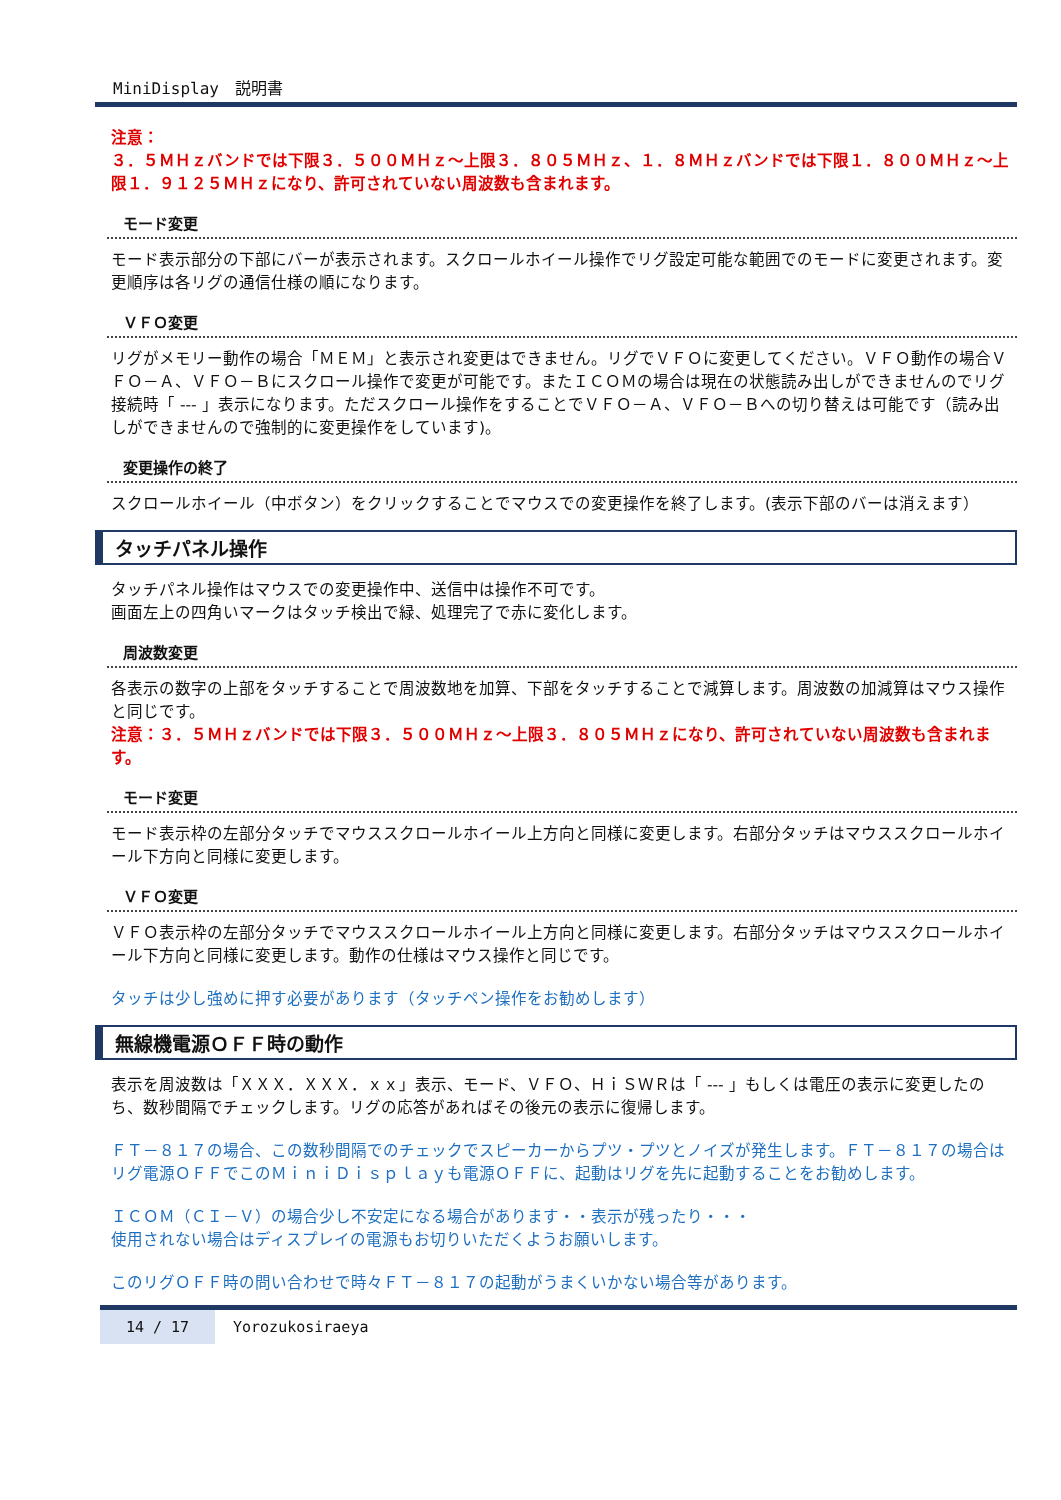MiniDisplay　説明書
注意：
３．５ＭＨｚバンドでは下限３．５００ＭＨｚ～上限３．８０５ＭＨｚ、１．８ＭＨｚバンドでは下限１．８００ＭＨｚ～上限１．９１２５ＭＨｚになり、許可されていない周波数も含まれます。
モード変更
モード表示部分の下部にバーが表示されます。スクロールホイール操作でリグ設定可能な範囲でのモードに変更されます。変更順序は各リグの通信仕様の順になります。
ＶＦＯ変更
リグがメモリー動作の場合「ＭＥＭ」と表示され変更はできません。リグでＶＦＯに変更してください。ＶＦＯ動作の場合ＶＦＯ－Ａ、ＶＦＯ－Ｂにスクロール操作で変更が可能です。またＩＣＯＭの場合は現在の状態読み出しができませんのでリグ接続時「 --- 」表示になります。ただスクロール操作をすることでＶＦＯ－Ａ、ＶＦＯ－Ｂへの切り替えは可能です（読み出しができませんので強制的に変更操作をしています)。
変更操作の終了
スクロールホイール（中ボタン）をクリックすることでマウスでの変更操作を終了します。(表示下部のバーは消えます）
タッチパネル操作
タッチパネル操作はマウスでの変更操作中、送信中は操作不可です。
画面左上の四角いマークはタッチ検出で緑、処理完了で赤に変化します。
周波数変更
各表示の数字の上部をタッチすることで周波数地を加算、下部をタッチすることで減算します。周波数の加減算はマウス操作と同じです。
注意：３．５ＭＨｚバンドでは下限３．５００ＭＨｚ～上限３．８０５ＭＨｚになり、許可されていない周波数も含まれます。
モード変更
モード表示枠の左部分タッチでマウススクロールホイール上方向と同様に変更します。右部分タッチはマウススクロールホイール下方向と同様に変更します。
ＶＦＯ変更
ＶＦＯ表示枠の左部分タッチでマウススクロールホイール上方向と同様に変更します。右部分タッチはマウススクロールホイール下方向と同様に変更します。動作の仕様はマウス操作と同じです。
タッチは少し強めに押す必要があります（タッチペン操作をお勧めします）
無線機電源ＯＦＦ時の動作
表示を周波数は「ＸＸＸ．ＸＸＸ．ｘｘ」表示、モード、ＶＦＯ、ＨｉＳＷＲは「 --- 」もしくは電圧の表示に変更したのち、数秒間隔でチェックします。リグの応答があればその後元の表示に復帰します。
ＦＴ－８１７の場合、この数秒間隔でのチェックでスピーカーからプツ・プツとノイズが発生します。ＦＴ－８１７の場合はリグ電源ＯＦＦでこのＭｉｎｉＤｉｓｐｌａｙも電源ＯＦＦに、起動はリグを先に起動することをお勧めします。
ＩＣＯＭ（ＣＩ－Ｖ）の場合少し不安定になる場合があります・・表示が残ったり・・・
使用されない場合はディスプレイの電源もお切りいただくようお願いします。
このリグＯＦＦ時の問い合わせで時々ＦＴ－８１７の起動がうまくいかない場合等があります。
14 / 17 Yorozukosiraeya